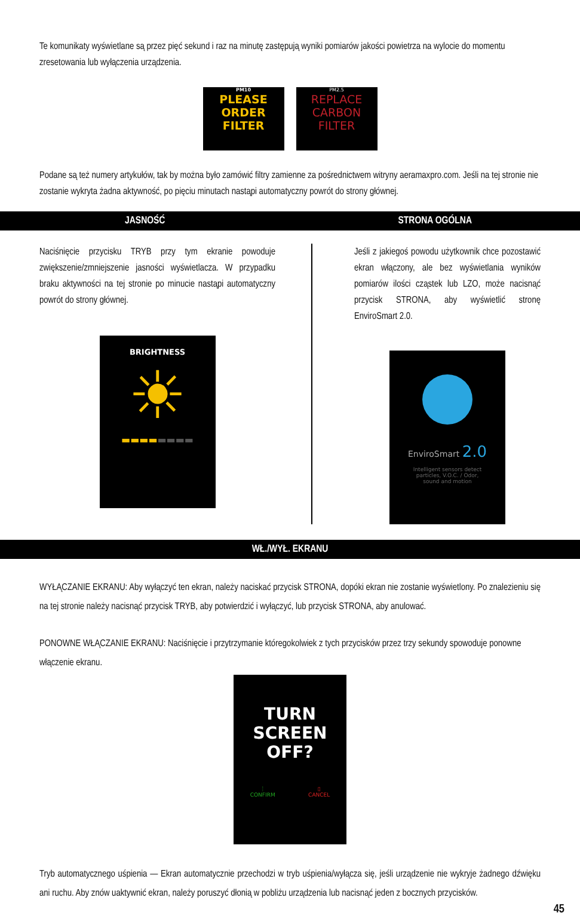Te komunikaty wyświetlane są przez pięć sekund i raz na minutę zastępują wyniki pomiarów jakości powietrza na wylocie do momentu zresetowania lub wyłączenia urządzenia.
PM10
PLEASE
ORDER
FILTER
PM2.5
REPLACE
CARBON
FILTER
Podane są też numery artykułów, tak by można było zamówić filtry zamienne za pośrednictwem witryny aeramaxpro.com. Jeśli na tej stronie nie zostanie wykryta żadna aktywność, po pięciu minutach nastąpi automatyczny powrót do strony głównej.
JASNOŚĆ STRONA OGÓLNA
Naciśnięcie przycisku TRYB przy tym ekranie powoduje zwiększenie/zmniejszenie jasności wyświetlacza. W przypadku braku aktywności na tej stronie po minucie nastąpi automatyczny powrót do strony głównej.
BRIGHTNESS
☀
▬▬▬▬▬▬▬▬
Jeśli z jakiegoś powodu użytkownik chce pozostawić ekran włączony, ale bez wyświetlania wyników pomiarów ilości cząstek lub LZO, może nacisnąć przycisk STRONA, aby wyświetlić stronę EnviroSmart 2.0.
EnviroSmart 2.0
Intelligent sensors detect
particles, V.O.C. / Odor,
sound and motion
WŁ./WYŁ. EKRANU
WYŁĄCZANIE EKRANU: Aby wyłączyć ten ekran, należy naciskać przycisk STRONA, dopóki ekran nie zostanie wyświetlony. Po znalezieniu się na tej stronie należy nacisnąć przycisk TRYB, aby potwierdzić i wyłączyć, lub przycisk STRONA, aby anulować.
PONOWNE WŁĄCZANIE EKRANU: Naciśnięcie i przytrzymanie któregokolwiek z tych przycisków przez trzy sekundy spowoduje ponowne włączenie ekranu.
TURN
SCREEN
OFF?
⋮
CONFIRM ▯
CANCEL
Tryb automatycznego uśpienia — Ekran automatycznie przechodzi w tryb uśpienia/wyłącza się, jeśli urządzenie nie wykryje żadnego dźwięku ani ruchu. Aby znów uaktywnić ekran, należy poruszyć dłonią w pobliżu urządzenia lub nacisnąć jeden z bocznych przycisków.
45